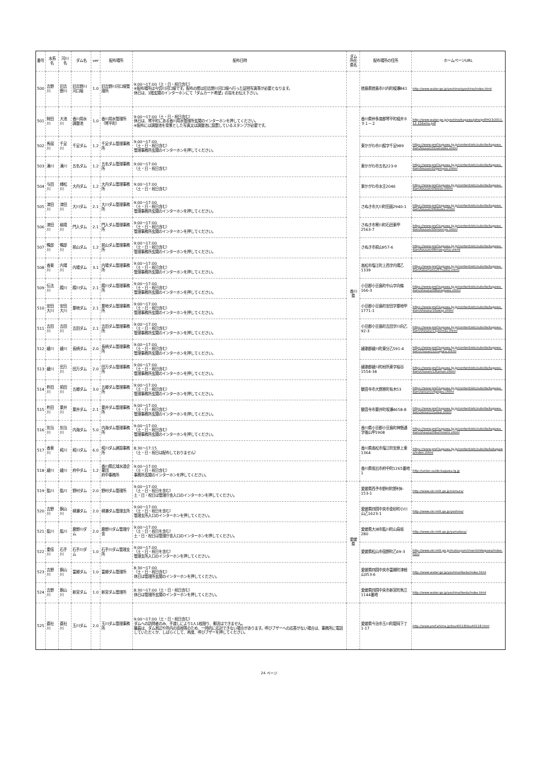| 番号 | 水系名 | 河川名 | ダム名 | ver | 配布場所 | 配布日時 | ダム所在 県名 | 配布場所の住所 | ホームページURL |
| --- | --- | --- | --- | --- | --- | --- | --- | --- | --- |
| 500 | 吉野川 | 旧吉野川 | 旧吉野川河口堰 | 1.0 | 旧吉野川河口堰管理所 | 9:00～17:00（土・日・祝日含む） ※配布場所は今切川河口堰です。配布の際は旧吉野川河口堰へ行った証明写真等が必要となります。 休日は、1階玄関のインターホンにて「ダムカード希望」の旨をお伝え下さい。 | | 徳島県徳島市川内町榎瀬841 | http://www.water.go.jp/yoshino/qyoshino/index.html |
| 501 | 財田川 | 大池川 | 香川用水調整池 | 1.0 | 香川用水管理所（琴平町） | 9:00～17:00（土・日・祝日含む） 休日は、琴平町にある香川用水管理所玄関のインターホンを押してください。 ※配布には調整池を背景とした写真又は調整池に設置しているスタンプが必要です。 | 香川県 | 香川県仲多度郡琴平町榎井８９１－２ | http://www.water.go.jp/yoshino/kagawa/joho/pdf/H23/2011.12.12damu.pdf |
| 502 | 馬宿川 | 千足川 | 千足ダム | 1.2 | 千足ダム管理事務所 | 9:00～17:00 （土・日・祝日含む） 管理事務所玄関のインターホンを押してください。 | | 東かがわ市川股字千足989 | https://www.pref.kagawa.lg.jp/content/etc/subsite/kagawa_dam/tousan/01senzoku.shtml |
| 503 | 湊川 | 湊川 | 五名ダム | 1.2 | 五名ダム管理事務所 | 9:00～17:00 （土・日・祝日含む） | | 東かがわ市五名223-9 | https://www.pref.kagawa.lg.jp/content/etc/subsite/kagawa_dam/tousan/02gomyou.shtml |
| 504 | 与田川 | 様松川 | 大内ダム | 1.2 | 大内ダム管理事務所 | 9:00～17:00 （土・日・祝日含む） | | 東かがわ市水主2046 | https://www.pref.kagawa.lg.jp/content/etc/subsite/kagawa_dam/tousan/03oouti.shtml |
| 505 | 津田川 | 津田川 | 大川ダム | 2.1 | 大川ダム管理事務所 | 9:00～17:00 （土・日・祝日含む） 管理事務所玄関のインターホンを押してください。 | | さぬき市大川町田面2940-1 | https://www.pref.kagawa.lg.jp/content/etc/subsite/kagawa_dam/tousan/04okawa.shtml |
| 506 | 津田川 | 槇壇川 | 門入ダム | 2.1 | 門入ダム管理事務所 | 9:00～17:00 （土・日・祝日含む） 管理事務所玄関のインターホンを押してください。 | | さぬき市寒川町石田東甲2563-7 | https://www.pref.kagawa.lg.jp/content/etc/subsite/kagawa_dam/tousan/05monnyu.shtml |
| 507 | 鴨部川 | 鴨部川 | 前山ダム | 1.2 | 前山ダム管理事務所 | 9:00～17:00 （土・日・祝日含む） 管理事務所玄関のインターホンを押してください。 | | さぬき市前山957-6 | https://www.pref.kagawa.lg.jp/content/etc/subsite/kagawa_dam/tousan/06maeyama.shtml |
| 508 | 香東川 | 内場川 | 内場ダム | 3.1 | 内場ダム管理事務所 | 9:00～17:00 （土・日・祝日含む） 管理事務所玄関のインターホンを押してください。 | | 高松市塩江町上西字内場乙1339 | https://www.pref.kagawa.lg.jp/content/etc/subsite/kagawa_dam/takamatsu/07naiba.shtml |
| 509 | 伝法川 | 殿川 | 殿川ダム | 2.1 | 殿川ダム管理事務所 | 9:00～17:00 （土・日・祝日含む） 管理事務所玄関のインターホンを押してください。 | | 小豆郡小豆島町中山字向條166-3 | https://www.pref.kagawa.lg.jp/content/etc/subsite/kagawa_dam/shouzu/08tonogawa.shtml |
| 510 | 安田大川 | 安田大川 | 粟地ダム | 2.1 | 粟地ダム管理事務所 | 9:00～17:00 （土・日・祝日含む） 管理事務所玄関のインターホンを押してください。 | | 小豆郡小豆島町安田字粟地甲1771-1 | https://www.pref.kagawa.lg.jp/content/etc/subsite/kagawa_dam/shouzu/10awaji.shtml |
| 511 | 吉田川 | 吉田川 | 吉田ダム | 2.1 | 吉田ダム管理事務所 | 9:00～17:00 （土・日・祝日含む） 管理事務所玄関のインターホンを押してください。 | | 小豆郡小豆島町吉田字川向乙92-3 | https://www.pref.kagawa.lg.jp/content/etc/subsite/kagawa_dam/shouzu/11yoshida.shtml |
| 512 | 綾川 | 綾川 | 長柄ダム | 2.0 | 長柄ダム管理事務所 | 9:00～17:00 （土・日・祝日含む） 管理事務所玄関のインターホンを押してください。 | | 綾歌郡綾川町東分乙591-4 | https://www.pref.kagawa.lg.jp/content/etc/subsite/kagawa_dam/chusan/12nagara.shtml |
| 513 | 綾川 | 田万川 | 田万ダム | 2.0 | 田万ダム管理事務所 | 9:00～17:00 （土・日・祝日含む） 管理事務所玄関のインターホンを押してください。 | | 綾歌郡綾川町枌所東字桜谷1554-34 | https://www.pref.kagawa.lg.jp/content/etc/subsite/kagawa_dam/chusan/13taman.shtml |
| 514 | 柞田川 | 前田川 | 五郷ダム | 3.0 | 五郷ダム管理事務所 | 9:00～17:00 （土・日・祝日含む） 管理事務所玄関のインターホンを押してください。 | | 観音寺市大野原町有木53 | https://www.pref.kagawa.lg.jp/content/etc/subsite/kagawa_dam/seisan/14gogou.shtml |
| 515 | 柞田川 | 粟井川 | 粟井ダム | 2.1 | 粟井ダム管理事務所 | 9:00～17:00 （土・日・祝日含む） 管理事務所玄関のインターホンを押してください。 | | 観音寺市粟井町坂瀬4658-8 | https://www.pref.kagawa.lg.jp/content/etc/subsite/kagawa_dam/seisan/15awai.shtml |
| 516 | 別当川 | 別当川 | 内海ダム | 5.0 | 内海ダム管理事務所 | 9:00～17:00 （土・日・祝日含む） 管理事務所玄関のインターホンを押してください。 | | 香川県小豆郡小豆島町神懸通字後山甲1908 | https://www.pref.kagawa.lg.jp/content/etc/subsite/kagawa_dam/shouzu/09uchinomi.shtml |
| 517 | 香東川 | 椛川 | 椛川ダム | 6.0 | 椛川ダム建設事務所 | 8:30～17:15 （土・日・祝日は配布しておりません） | | 香川県高松市塩江町安原上東1364 | https://www.pref.kagawa.lg.jp/content/etc/subsite/kabagawa/index.shtml |
| 518 | 綾川 | 綾川 | 府中ダム | 1.2 | 香川県広域水道企業団 府中事務所 | 9:00～17:00 （土・日・祝日含む） 事務所玄関のインターホンを押してください。 | | 香川県坂出市府中町1265番地1 | http://union.suido-kagawa.lg.jp |
| 519 | 肱川 | 肱川 | 野村ダム | 2.0 | 野村ダム管理所 | 9:00～17:00 （土・日・祝日を含む） 土・日・祝日は管理庁舎入口のインターホンを押してください。 | 愛媛県 | 愛媛県西予市野村町野村8-153-1 | http://www.skr.mlit.go.jp/nomura/ |
| 520 | 吉野川 | 銅山川 | 柳瀬ダム | 2.0 | 柳瀬ダム管理支所 | 9:00～17:00 （土・日・祝日を含む） 管理支所入口のインターホンを押してください。 | | 愛媛県四国中央市金砂町小川山乙1623-1 | http://www.skr.mlit.go.jp/yoshino/ |
| 521 | 肱川 | 肱川 | 鹿野川ダム | 2.0 | 鹿野川ダム管理庁舎 | 9:00～17:00 （土・日・祝日を含む） 土・日・祝日は管理庁舎入口のインターホンを押してください。 | | 愛媛県大洲市肱川町山鳥坂280 | http://www.skr.mlit.go.jp/yamatosa/ |
| 522 | 重信川 | 石手川 | 石手川ダム | 1.0 | 石手川ダム管理支所 | 9:00～17:00 （土・日・祝日を含む） 管理支所入口のインターホンを押してください。 | | 愛媛県松山市宿野町乙69-3 | http://www.skr.mlit.go.jp/matsuyam/river/ishitegawa/index.html |
| 523 | 吉野川 | 銅山川 | 富郷ダム | 1.0 | 富郷ダム管理所 | 8:30～17:00 （土・日・祝日含む） 休日は管理所玄関のインターホンを押してください。 | | 愛媛県四国中央市富郷町津根山353-6 | http://www.water.go.jp/yoshino/ikeda/index.html |
| 524 | 吉野川 | 銅山川 | 新宮ダム | 1.0 | 新宮ダム管理所 | 8:30～17:00（土・日・祝日含む） 休日は管理所玄関のインターホンを押してください。 | | 愛媛県四国中央市新宮町馬立1144番地 | http://www.water.go.jp/yoshino/ikeda/index.html |
| 525 | 蒼社川 | 蒼社川 | 玉川ダム | 2.0 | 玉川ダム管理事務所 | 9:00～17:00（土・日・祝日含む） ダムへの訪問者のみ、手渡しにより1人1枚限り、郵送はできません。 職員は、ダム周辺や所内の巡視等のため、一時的に応対できない場合があります。呼びブザーへの応答がない場合は、事務所に電話していただくか、しばらくして、再度、呼びブザーを押してください。 | | 愛媛県今治市玉川町龍岡下丁1-17 | http://www.pref.ehime.jp/tou40118/tou40118.html |
24 ページ